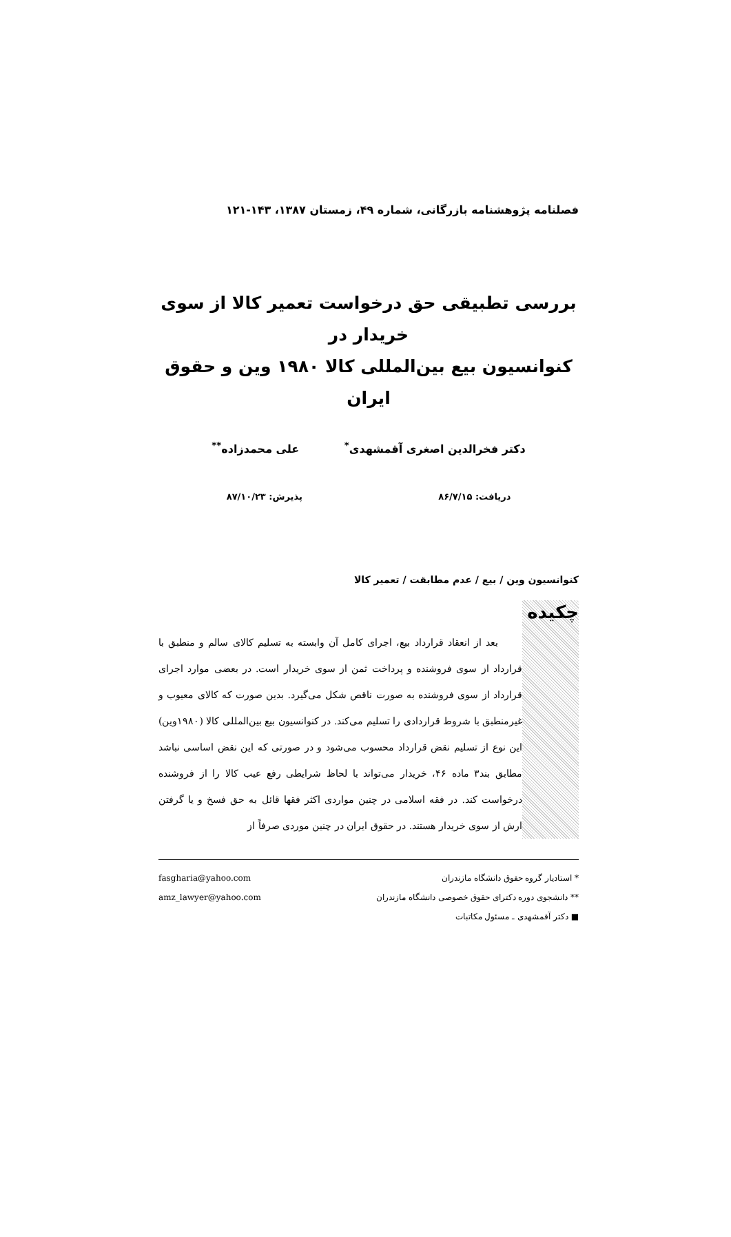فصلنامه پژوهشنامه بازرگانی، شماره ۴۹، زمستان ۱۳۸۷، ۱۴۳-۱۲۱
بررسی تطبیقی حق درخواست تعمیر کالا از سوی خریدار در
کنوانسیون بیع بین‌المللی کالا ۱۹۸۰ وین و حقوق ایران
دکتر فخرالدین اصغری آقمشهدی<sup>*</sup> علی محمدزاده<sup>**</sup>
دریافت: ۸۶/۷/۱۵ پذیرش: ۸۷/۱۰/۲۳
کنوانسیون وین / بیع / عدم مطابقت / تعمیر کالا
چکیده
بعد از انعقاد قرارداد بیع، اجرای کامل آن وابسته به تسلیم کالای سالم و منطبق با قرارداد از سوی فروشنده و پرداخت ثمن از سوی خریدار است. در بعضی موارد اجرای قرارداد از سوی فروشنده به صورت ناقص شکل می‌گیرد. بدین صورت که کالای معیوب و غیرمنطبق با شروط قراردادی را تسلیم می‌کند. در کنوانسیون بیع بین‌المللی کالا (۱۹۸۰وین) این نوع از تسلیم نقض قرارداد محسوب می‌شود و در صورتی که این نقض اساسی نباشد مطابق بند۳ ماده ۴۶، خریدار می‌تواند با لحاظ شرایطی رفع عیب کالا را از فروشنده درخواست کند. در فقه اسلامی در چنین مواردی اکثر فقها قائل به حق فسخ و یا گرفتن ارش از سوی خریدار هستند. در حقوق ایران در چنین موردی صرفاً از
* استادیار گروه حقوق دانشگاه مازندران fasgharia@yahoo.com
** دانشجوی دوره دکترای حقوق خصوصی دانشگاه مازندران amz_lawyer@yahoo.com
■ دکتر آقمشهدی ـ مسئول مکاتبات